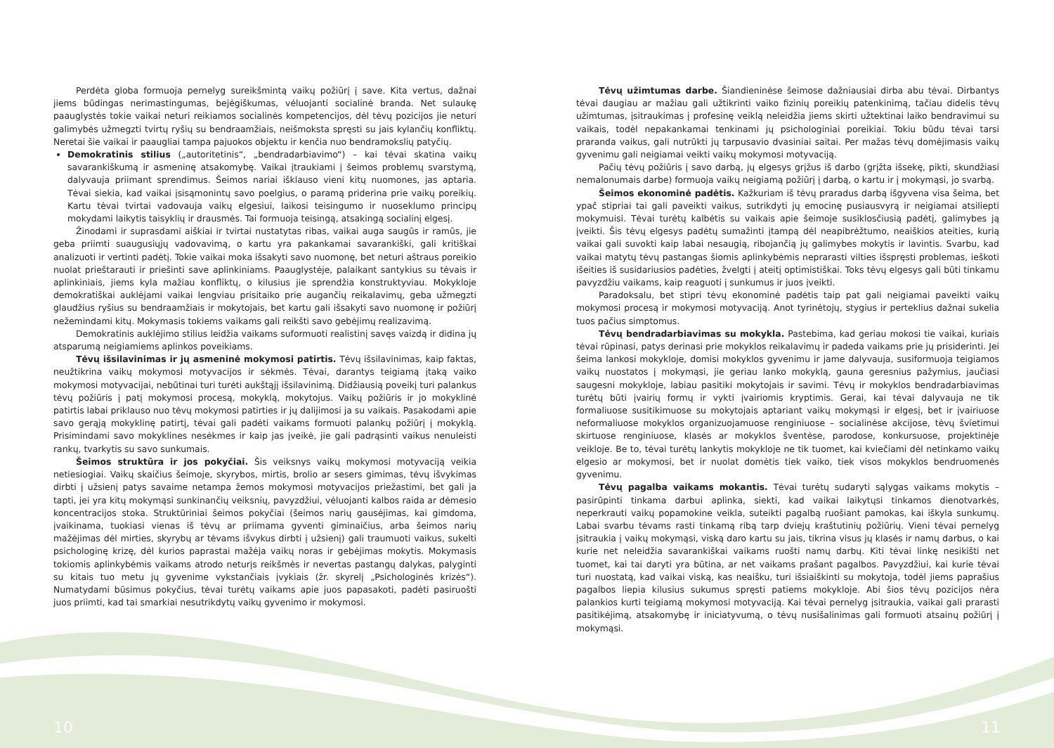Perdėta globa formuoja pernelyg sureikšmintą vaikų požiūrį į save. Kita vertus, dažnai jiems būdingas nerimastingumas, bejėgiškumas, vėluojanti socialinė branda. Net sulaukę paauglystės tokie vaikai neturi reikiamos socialinės kompetencijos, dėl tėvų pozicijos jie neturi galimybės užmegzti tvirtų ryšių su bendraamžiais, neišmoksta spręsti su jais kylančių konfliktų. Neretai šie vaikai ir paaugliai tampa pajuokos objektu ir kenčia nuo bendramokslių patyčių.
Demokratinis stilius („autoritetinis“, „bendradarbiavimo“) – kai tėvai skatina vaikų savarankiškumą ir asmeninę atsakomybę. Vaikai įtraukiami į šeimos problemų svarstymą, dalyvauja priimant sprendimus. Šeimos nariai išklauso vieni kitų nuomones, jas aptaria. Tėvai siekia, kad vaikai įsisąmonintų savo poelgius, o paramą priderina prie vaikų poreikių. Kartu tėvai tvirtai vadovauja vaikų elgesiui, laikosi teisingumo ir nuoseklumo principų mokydami laikytis taisyklių ir drausmės. Tai formuoja teisingą, atsakingą socialinį elgesį.
Žinodami ir suprasdami aiškiai ir tvirtai nustatytas ribas, vaikai auga saugūs ir ramūs, jie geba priimti suaugusiųjų vadovavimą, o kartu yra pakankamai savarankiški, gali kritiškai analizuoti ir vertinti padėtį. Tokie vaikai moka išsakyti savo nuomonę, bet neturi aštraus poreikio nuolat prieštarauti ir priešinti save aplinkiniams. Paauglystėje, palaikant santykius su tėvais ir aplinkiniais, jiems kyla mažiau konfliktų, o kilusius jie sprendžia konstruktyviau. Mokykloje demokratiškai auklėjami vaikai lengviau prisitaiko prie augančių reikalavimų, geba užmegzti glaudžius ryšius su bendraamžiais ir mokytojais, bet kartu gali išsakyti savo nuomonę ir požiūrį nežemindami kitų. Mokymasis tokiems vaikams gali reikšti savo gebėjimų realizavimą.
Demokratinis auklėjimo stilius leidžia vaikams suformuoti realistinį savęs vaizdą ir didina jų atsparumą neigiamiems aplinkos poveikiams.
Tėvų išsilavinimas ir jų asmeninė mokymosi patirtis. Tėvų išsilavinimas, kaip faktas, neužtikrina vaikų mokymosi motyvacijos ir sėkmės. Tėvai, darantys teigiamą įtaką vaiko mokymosi motyvacijai, nebūtinai turi turėti aukštąjį išsilavinimą. Didžiausią poveikį turi palankus tėvų požiūris į patį mokymosi procesą, mokyklą, mokytojus. Vaikų požiūris ir jo mokyklinė patirtis labai priklauso nuo tėvų mokymosi patirties ir jų dalijimosi ja su vaikais. Pasakodami apie savo gerąją mokyklinę patirtį, tėvai gali padėti vaikams formuoti palankų požiūrį į mokyklą. Prisimindami savo mokyklines nesėkmes ir kaip jas įveikė, jie gali padrąsinti vaikus nenuleisti rankų, tvarkytis su savo sunkumais.
Šeimos struktūra ir jos pokyčiai. Šis veiksnys vaikų mokymosi motyvaciją veikia netiesiogiai. Vaikų skaičius šeimoje, skyrybos, mirtis, brolio ar sesers gimimas, tėvų išvykimas dirbti į užsienį patys savaime netampa žemos mokymosi motyvacijos priežastimi, bet gali ja tapti, jei yra kitų mokymąsi sunkinančių veiksnių, pavyzdžiui, vėluojanti kalbos raida ar dėmesio koncentracijos stoka. Struktūriniai šeimos pokyčiai (šeimos narių gausėjimas, kai gimdoma, įvaikinama, tuokiasi vienas iš tėvų ar priimama gyventi giminaičius, arba šeimos narių mažėjimas dėl mirties, skyrybų ar tėvams išvykus dirbti į užsienį) gali traumuoti vaikus, sukelti psichologinę krizę, dėl kurios paprastai mažėja vaikų noras ir gebėjimas mokytis. Mokymasis tokiomis aplinkybėmis vaikams atrodo neturįs reikšmės ir nevertas pastangų dalykas, palyginti su kitais tuo metu jų gyvenime vykstančiais įvykiais (žr. skyrelį „Psichologinės krizės“). Numatydami būsimus pokyčius, tėvai turėtų vaikams apie juos papasakoti, padėti pasiruošti juos priimti, kad tai smarkiai nesutrikdytų vaikų gyvenimo ir mokymosi.
Tėvų užimtumas darbe. Šiandieninėse šeimose dažniausiai dirba abu tėvai. Dirbantys tėvai daugiau ar mažiau gali užtikrinti vaiko fizinių poreikių patenkinimą, tačiau didelis tėvų užimtumas, įsitraukimas į profesinę veiklą neleidžia jiems skirti užtektinai laiko bendravimui su vaikais, todėl nepakankamai tenkinami jų psichologiniai poreikiai. Tokiu būdu tėvai tarsi praranda vaikus, gali nutrūkti jų tarpusavio dvasiniai saitai. Per mažas tėvų domėjimasis vaikų gyvenimu gali neigiamai veikti vaikų mokymosi motyvaciją.
Pačių tėvų požiūris į savo darbą, jų elgesys grįžus iš darbo (grįžta išsekę, pikti, skundžiasi nemalonumais darbe) formuoja vaikų neigiamą požiūrį į darbą, o kartu ir į mokymąsi, jo svarbą.
Šeimos ekonominė padėtis. Kažkuriam iš tėvų praradus darbą išgyvena visa šeima, bet ypač stipriai tai gali paveikti vaikus, sutrikdyti jų emocinę pusiausvyrą ir neigiamai atsiliepti mokymuisi. Tėvai turėtų kalbėtis su vaikais apie šeimoje susiklosčiusią padėtį, galimybes ją įveikti. Šis tėvų elgesys padėtų sumažinti įtampą dėl neapibrėžtumo, neaiškios ateities, kurią vaikai gali suvokti kaip labai nesaugią, ribojančią jų galimybes mokytis ir lavintis. Svarbu, kad vaikai matytų tėvų pastangas šiomis aplinkybėmis neprarasti vilties išspręsti problemas, ieškoti išeities iš susidariusios padėties, žvelgti į ateitį optimistiškai. Toks tėvų elgesys gali būti tinkamu pavyzdžiu vaikams, kaip reaguoti į sunkumus ir juos įveikti.
Paradoksalu, bet stipri tėvų ekonominė padėtis taip pat gali neigiamai paveikti vaikų mokymosi procesą ir mokymosi motyvaciją. Anot tyrinėtojų, stygius ir perteklius dažnai sukelia tuos pačius simptomus.
Tėvų bendradarbiavimas su mokykla. Pastebima, kad geriau mokosi tie vaikai, kuriais tėvai rūpinasi, patys derinasi prie mokyklos reikalavimų ir padeda vaikams prie jų prisiderinti. Jei šeima lankosi mokykloje, domisi mokyklos gyvenimu ir jame dalyvauja, susiformuoja teigiamos vaikų nuostatos į mokymąsi, jie geriau lanko mokyklą, gauna geresnius pažymius, jaučiasi saugesni mokykloje, labiau pasitiki mokytojais ir savimi. Tėvų ir mokyklos bendradarbiavimas turėtų būti įvairių formų ir vykti įvairiomis kryptimis. Gerai, kai tėvai dalyvauja ne tik formaliuose susitikimuose su mokytojais aptariant vaikų mokymąsi ir elgesį, bet ir įvairiuose neformaliuose mokyklos organizuojamuose renginiuose – socialinėse akcijose, tėvų švietimui skirtuose renginiuose, klasės ar mokyklos šventėse, parodose, konkursuose, projektinėje veikloje. Be to, tėvai turėtų lankytis mokykloje ne tik tuomet, kai kviečiami dėl netinkamo vaikų elgesio ar mokymosi, bet ir nuolat domėtis tiek vaiko, tiek visos mokyklos bendruomenės gyvenimu.
Tėvų pagalba vaikams mokantis. Tėvai turėtų sudaryti sąlygas vaikams mokytis – pasirūpinti tinkama darbui aplinka, siekti, kad vaikai laikytųsi tinkamos dienotvarkės, neperkrauti vaikų popamokine veikla, suteikti pagalbą ruošiant pamokas, kai iškyla sunkumų. Labai svarbu tėvams rasti tinkamą ribą tarp dviejų kraštutinių požiūrių. Vieni tėvai pernelyg įsitraukia į vaikų mokymąsi, viską daro kartu su jais, tikrina visus jų klasės ir namų darbus, o kai kurie net neleidžia savarankiškai vaikams ruošti namų darbų. Kiti tėvai linkę nesikišti net tuomet, kai tai daryti yra būtina, ar net vaikams prašant pagalbos. Pavyzdžiui, kai kurie tėvai turi nuostatą, kad vaikai viską, kas neaišku, turi išsiaiškinti su mokytoja, todėl jiems paprašius pagalbos liepia kilusius sukumus spręsti patiems mokykloje. Abi šios tėvų pozicijos nėra palankios kurti teigiamą mokymosi motyvaciją. Kai tėvai pernelyg įsitraukia, vaikai gali prarasti pasitikėjimą, atsakomybę ir iniciatyvumą, o tėvų nusišalinimas gali formuoti atsainų požiūrį į mokymąsi.
10 11